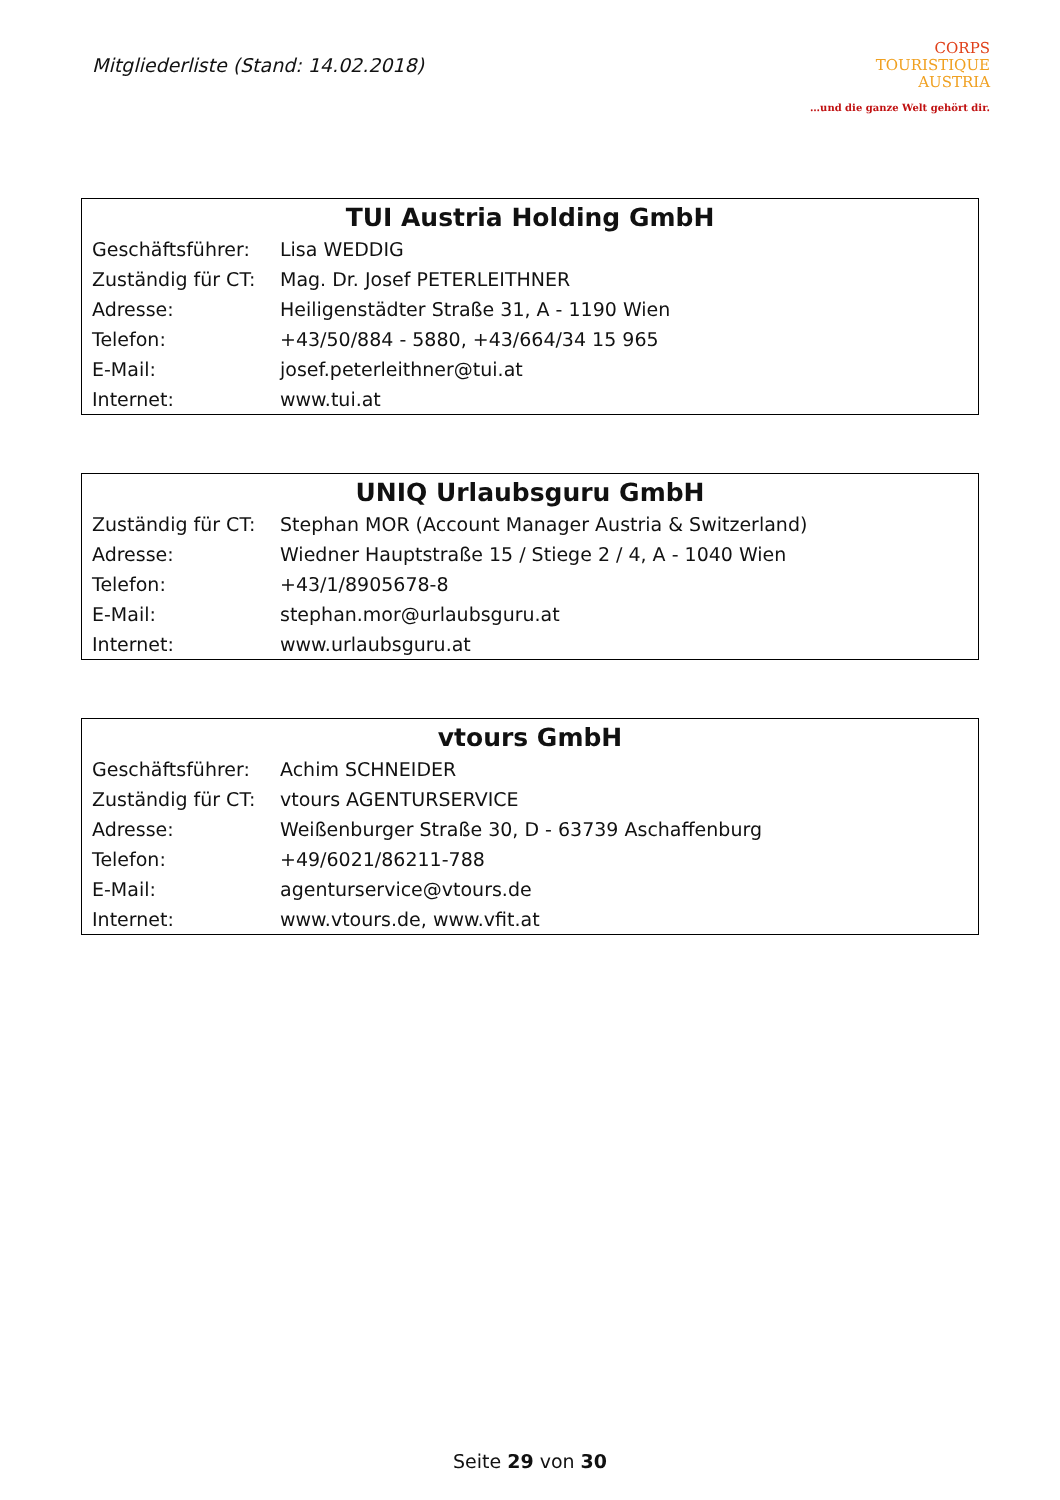Mitgliederliste (Stand: 14.02.2018)
CORPS
TOURISTIQUE
AUSTRIA
…und die ganze Welt gehört dir.
| TUI Austria Holding GmbH | |
| --- | --- |
| Geschäftsführer: | Lisa WEDDIG |
| Zuständig für CT: | Mag. Dr. Josef PETERLEITHNER |
| Adresse: | Heiligenstädter Straße 31, A - 1190 Wien |
| Telefon: | +43/50/884 - 5880, +43/664/34 15 965 |
| E-Mail: | josef.peterleithner@tui.at |
| Internet: | www.tui.at |
| UNIQ Urlaubsguru GmbH | |
| --- | --- |
| Zuständig für CT: | Stephan MOR (Account Manager Austria & Switzerland) |
| Adresse: | Wiedner Hauptstraße 15 / Stiege 2 / 4, A - 1040 Wien |
| Telefon: | +43/1/8905678-8 |
| E-Mail: | stephan.mor@urlaubsguru.at |
| Internet: | www.urlaubsguru.at |
| vtours GmbH | |
| --- | --- |
| Geschäftsführer: | Achim SCHNEIDER |
| Zuständig für CT: | vtours AGENTURSERVICE |
| Adresse: | Weißenburger Straße 30, D - 63739 Aschaffenburg |
| Telefon: | +49/6021/86211-788 |
| E-Mail: | agenturservice@vtours.de |
| Internet: | www.vtours.de , www.vfit.at |
Seite 29 von 30